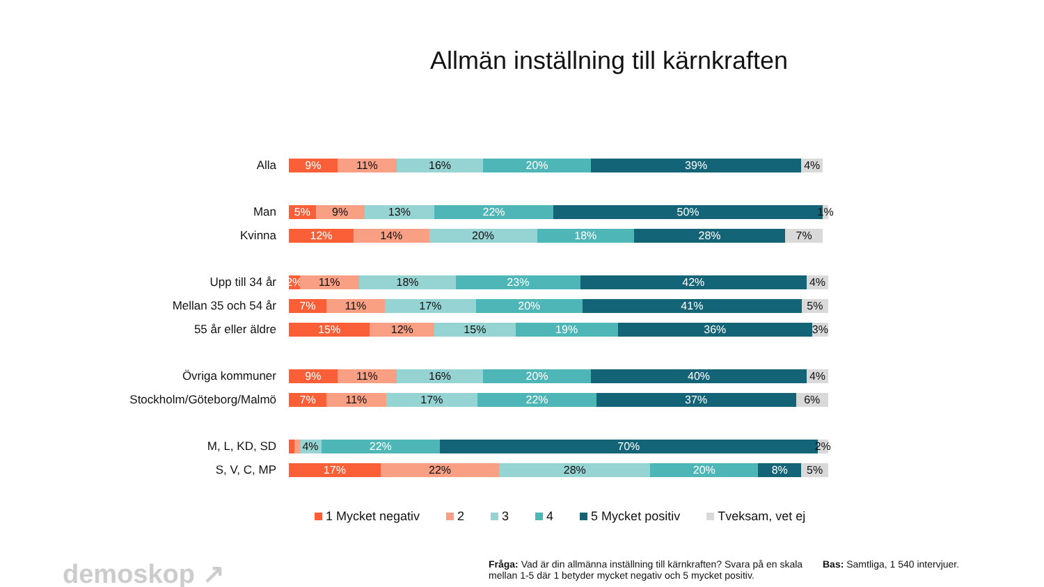Allmän inställning till kärnkraften
Alla
9% 11% 16% 20% 39% 4%
Man
5% 9% 13% 22% 50% 1%
Kvinna
12% 14% 20% 18% 28% 7%
Upp till 34 år
2% 11% 18% 23% 42% 4%
Mellan 35 och 54 år
7% 11% 17% 20% 41% 5%
55 år eller äldre
15% 12% 15% 19% 36% 3%
Övriga kommuner
9% 11% 16% 20% 40% 4%
Stockholm/Göteborg/Malmö
7% 11% 17% 22% 37% 6%
M, L, KD, SD
4% 22% 70% 2%
S, V, C, MP
17% 22% 28% 20% 8% 5%
1 Mycket negativ 2 3 4 5 Mycket positiv Tveksam, vet ej
demoskop ↗
Fråga: Vad är din allmänna inställning till kärnkraften? Svara på en skala mellan 1-5 där 1 betyder mycket negativ och 5 mycket positiv.
Bas: Samtliga, 1 540 intervjuer.